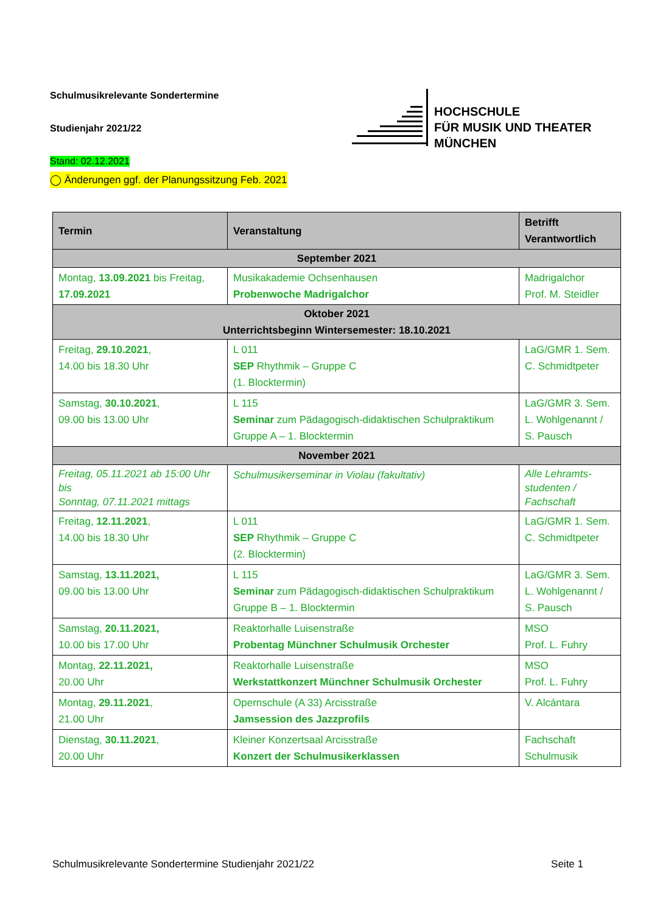Schulmusikrelevante Sondertermine
Studienjahr 2021/22
Stand: 02.12.2021
◯ Änderungen ggf. der Planungssitzung Feb. 2021
HOCHSCHULE
FÜR MUSIK UND THEATER
MÜNCHEN
| Termin | Veranstaltung | Betrifft Verantwortlich |
| --- | --- | --- |
| September 2021 | | |
| Montag, 13.09.2021 bis Freitag, 17.09.2021 | Musikakademie Ochsenhausen Probenwoche Madrigalchor | Madrigalchor Prof. M. Steidler |
| Oktober 2021 Unterrichtsbeginn Wintersemester: 18.10.2021 | | |
| Freitag, 29.10.2021 , 14.00 bis 18.30 Uhr | L 011 SEP Rhythmik – Gruppe C (1. Blocktermin) | LaG/GMR 1. Sem. C. Schmidtpeter |
| Samstag, 30.10.2021 , 09.00 bis 13.00 Uhr | L 115 Seminar zum Pädagogisch-didaktischen Schulpraktikum Gruppe A – 1. Blocktermin | LaG/GMR 3. Sem. L. Wohlgenannt / S. Pausch |
| November 2021 | | |
| Freitag, 05.11.2021 ab 15:00 Uhr bis Sonntag, 07.11.2021 mittags | Schulmusikerseminar in Violau (fakultativ) | Alle Lehramts-studenten / Fachschaft |
| Freitag, 12.11.2021 , 14.00 bis 18.30 Uhr | L 011 SEP Rhythmik – Gruppe C (2. Blocktermin) | LaG/GMR 1. Sem. C. Schmidtpeter |
| Samstag, 13.11.2021, 09.00 bis 13.00 Uhr | L 115 Seminar zum Pädagogisch-didaktischen Schulpraktikum Gruppe B – 1. Blocktermin | LaG/GMR 3. Sem. L. Wohlgenannt / S. Pausch |
| Samstag, 20.11.2021, 10.00 bis 17.00 Uhr | Reaktorhalle Luisenstraße Probentag Münchner Schulmusik Orchester | MSO Prof. L. Fuhry |
| Montag, 22.11.2021, 20.00 Uhr | Reaktorhalle Luisenstraße Werkstattkonzert Münchner Schulmusik Orchester | MSO Prof. L. Fuhry |
| Montag, 29.11.2021 , 21.00 Uhr | Opernschule (A 33) Arcisstraße Jamsession des Jazzprofils | V. Alcántara |
| Dienstag, 30.11.2021 , 20.00 Uhr | Kleiner Konzertsaal Arcisstraße Konzert der Schulmusikerklassen | Fachschaft Schulmusik |
Schulmusikrelevante Sondertermine Studienjahr 2021/22 Seite 1